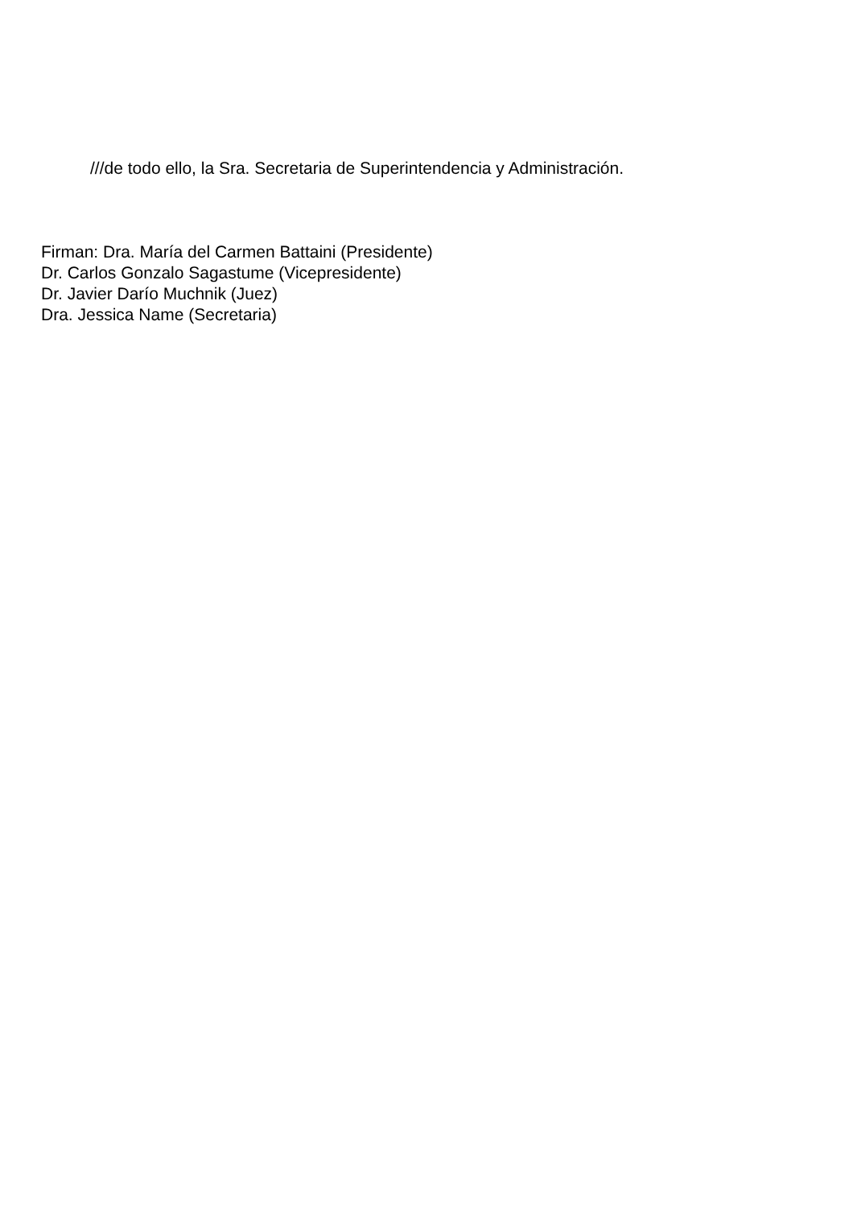///de todo ello, la Sra. Secretaria de Superintendencia y Administración.
Firman: Dra. María del Carmen Battaini (Presidente)
Dr. Carlos Gonzalo Sagastume (Vicepresidente)
Dr. Javier Darío Muchnik (Juez)
Dra. Jessica Name (Secretaria)